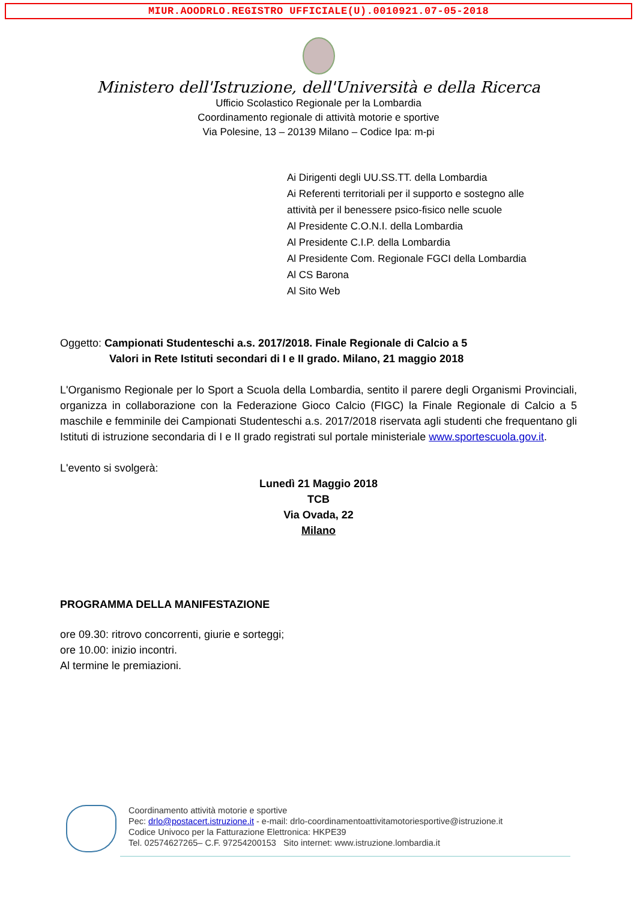MIUR.AOODRLO.REGISTRO UFFICIALE(U).0010921.07-05-2018
Ministero dell'Istruzione, dell'Università e della Ricerca
Ufficio Scolastico Regionale per la Lombardia
Coordinamento regionale di attività motorie e sportive
Via Polesine, 13 – 20139 Milano – Codice Ipa: m-pi
Ai Dirigenti degli UU.SS.TT. della Lombardia
Ai Referenti territoriali per il supporto e sostegno alle
attività per il benessere psico-fisico nelle scuole
Al Presidente C.O.N.I. della Lombardia
Al Presidente C.I.P. della Lombardia
Al Presidente Com. Regionale FGCI della Lombardia
Al CS Barona
Al Sito Web
Oggetto: Campionati Studenteschi a.s. 2017/2018. Finale Regionale di Calcio a 5
Valori in Rete Istituti secondari di I e II grado. Milano, 21 maggio 2018
L'Organismo Regionale per lo Sport a Scuola della Lombardia, sentito il parere degli Organismi Provinciali, organizza in collaborazione con la Federazione Gioco Calcio (FIGC) la Finale Regionale di Calcio a 5 maschile e femminile dei Campionati Studenteschi a.s. 2017/2018 riservata agli studenti che frequentano gli Istituti di istruzione secondaria di I e II grado registrati sul portale ministeriale www.sportescuola.gov.it.
L'evento si svolgerà:
Lunedì 21 Maggio 2018
TCB
Via Ovada, 22
Milano
PROGRAMMA DELLA MANIFESTAZIONE
ore 09.30: ritrovo concorrenti, giurie e sorteggi;
ore 10.00: inizio incontri.
Al termine le premiazioni.
Coordinamento attività motorie e sportive
Pec: drlo@postacert.istruzione.it - e-mail: drlo-coordinamentoattivitamotoriesportive@istruzione.it
Codice Univoco per la Fatturazione Elettronica: HKPE39
Tel. 02574627265– C.F. 97254200153 Sito internet: www.istruzione.lombardia.it